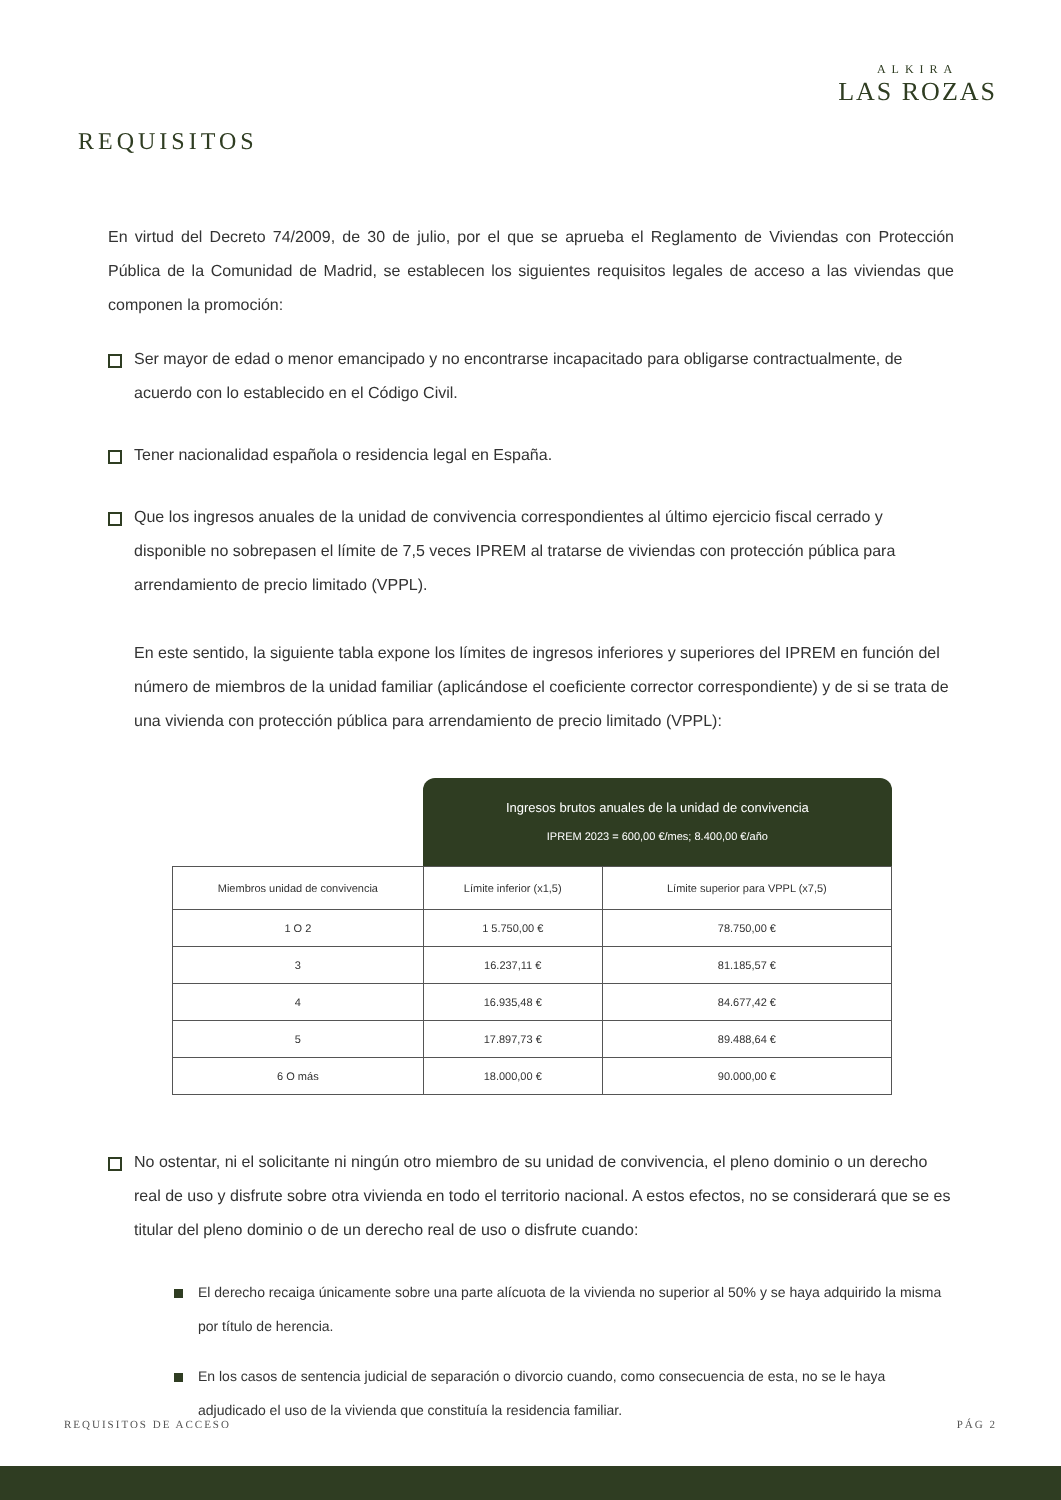ALKIRA
LAS ROZAS
REQUISITOS
En virtud del Decreto 74/2009, de 30 de julio, por el que se aprueba el Reglamento de Viviendas con Protección Pública de la Comunidad de Madrid, se establecen los siguientes requisitos legales de acceso a las viviendas que componen la promoción:
Ser mayor de edad o menor emancipado y no encontrarse incapacitado para obligarse contractualmente, de acuerdo con lo establecido en el Código Civil.
Tener nacionalidad española o residencia legal en España.
Que los ingresos anuales de la unidad de convivencia correspondientes al último ejercicio fiscal cerrado y disponible no sobrepasen el límite de 7,5 veces IPREM al tratarse de viviendas con protección pública para arrendamiento de precio limitado (VPPL).
En este sentido, la siguiente tabla expone los límites de ingresos inferiores y superiores del IPREM en función del número de miembros de la unidad familiar (aplicándose el coeficiente corrector correspondiente) y de si se trata de una vivienda con protección pública para arrendamiento de precio limitado (VPPL):
| | Ingresos brutos anuales de la unidad de convivencia IPREM 2023 = 600,00 €/mes; 8.400,00 €/año | |
| --- | --- | --- |
| Miembros unidad de convivencia | Límite inferior (x1,5) | Límite superior para VPPL (x7,5) |
| 1 O 2 | 1 5.750,00 € | 78.750,00 € |
| 3 | 16.237,11 € | 81.185,57 € |
| 4 | 16.935,48 € | 84.677,42 € |
| 5 | 17.897,73 € | 89.488,64 € |
| 6 O más | 18.000,00 € | 90.000,00 € |
No ostentar, ni el solicitante ni ningún otro miembro de su unidad de convivencia, el pleno dominio o un derecho real de uso y disfrute sobre otra vivienda en todo el territorio nacional. A estos efectos, no se considerará que se es titular del pleno dominio o de un derecho real de uso o disfrute cuando:
El derecho recaiga únicamente sobre una parte alícuota de la vivienda no superior al 50% y se haya adquirido la misma por título de herencia.
En los casos de sentencia judicial de separación o divorcio cuando, como consecuencia de esta, no se le haya adjudicado el uso de la vivienda que constituía la residencia familiar.
REQUISITOS DE ACCESO PÁG 2